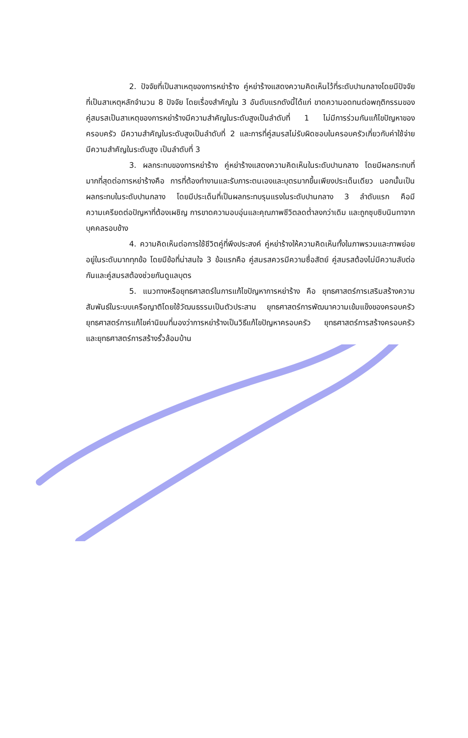2. ปัจจัยที่เป็นสาเหตุของการหย่าร้าง คู่หย่าร้างแสดงความคิดเห็นไว้ที่ระดับปานกลางโดยมีปัจจัยที่เป็นสาเหตุหลักจำนวน 8 ปัจจัย โดยเรื่องสำคัญใน 3 อันดับแรกดังนี้ได้แก่ ขาดความอดทนต่อพฤติกรรมของคู่สมรสเป็นสาเหตุของการหย่าร้างมีความสำคัญในระดับสูงเป็นลำดับที่ 1 ไม่มีการร่วมกันแก้ไขปัญหาของครอบครัว มีความสำคัญในระดับสูงเป็นลำดับที่ 2 และการที่คู่สมรสไม่รับผิดชอบในครอบครัวเกี่ยวกับค่าใช้จ่าย มีความสำคัญในระดับสูง เป็นลำดับที่ 3
3. ผลกระทบของการหย่าร้าง คู่หย่าร้างแสดงความคิดเห็นในระดับปานกลาง โดยมีผลกระทบที่มากที่สุดต่อการหย่าร้างคือ การที่ต้องทำงานและรับภาระตนเองและบุตรมากขึ้นเพียงประเด็นเดียว นอกนั้นเป็นผลกระทบในระดับปานกลาง โดยมีประเด็นที่เป็นผลกระทบรุนแรงในระดับปานกลาง 3 ลำดับแรก คือมีความเครียดต่อปัญหาที่ต้องเผชิญ การขาดความอบอุ่นและคุณภาพชีวิตลดต่ำลงกว่าเดิม และถูกซุบซิบนินทาจากบุคคลรอบข้าง
4. ความคิดเห็นต่อการใช้ชีวิตคู่ที่พึงประสงค์ คู่หย่าร้างให้ความคิดเห็นทั้งในภาพรวมและภาพย่อยอยู่ในระดับมากทุกข้อ โดยมีข้อที่น่าสนใจ 3 ข้อแรกคือ คู่สมรสควรมีความซื่อสัตย์ คู่สมรสต้องไม่มีความลับต่อกันและคู่สมรสต้องช่วยกันดูแลบุตร
5. แนวทางหรือยุทธศาสตร์ในการแก้ไขปัญหาการหย่าร้าง คือ ยุทธศาสตร์การเสริมสร้างความสัมพันธ์ในระบบเครือญาติโดยใช้วัฒนธรรมเป็นตัวประสาน ยุทธศาสตร์การพัฒนาความเข้มแข็งของครอบครัว ยุทธศาสตร์การแก้ไขค่านิยมที่มองว่าการหย่าร้างเป็นวิธีแก้ไขปัญหาครอบครัว ยุทธศาสตร์การสร้างครอบครัว และยุทธศาสตร์การสร้างรั้วล้อมบ้าน